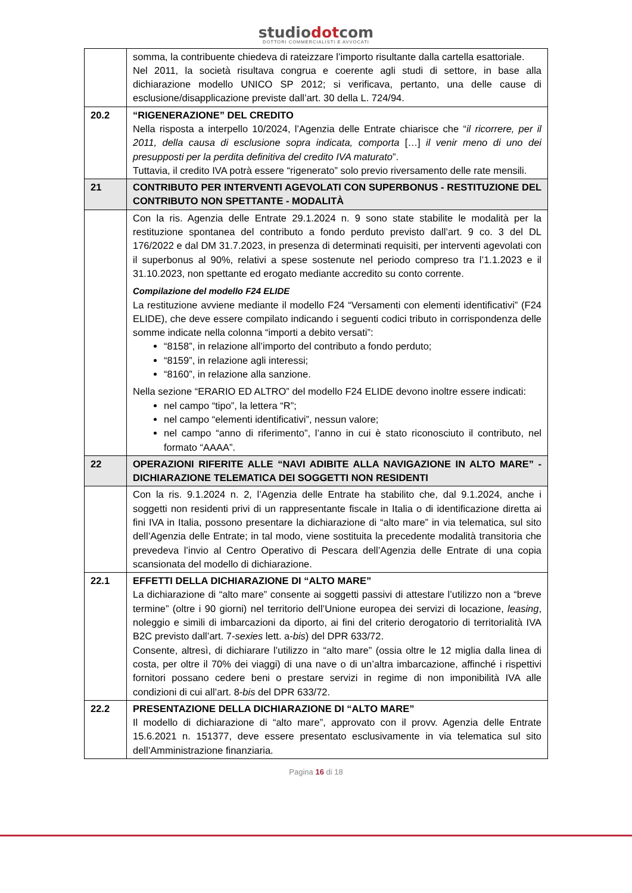studiodotcom
DOTTORI COMMERCIALISTI E AVVOCATI
| | somma, la contribuente chiedeva di rateizzare l’importo risultante dalla cartella esattoriale. Nel 2011, la società risultava congrua e coerente agli studi di settore, in base alla dichiarazione modello UNICO SP 2012; si verificava, pertanto, una delle cause di esclusione/disapplicazione previste dall’art. 30 della L. 724/94. |
| 20.2 | “RIGENERAZIONE” DEL CREDITO Nella risposta a interpello 10/2024, l’Agenzia delle Entrate chiarisce che “ il ricorrere, per il 2011, della causa di esclusione sopra indicata, comporta […] il venir meno di uno dei presupposti per la perdita definitiva del credito IVA maturato ”. Tuttavia, il credito IVA potrà essere “rigenerato” solo previo riversamento delle rate mensili. |
| 21 | CONTRIBUTO PER INTERVENTI AGEVOLATI CON SUPERBONUS - RESTITUZIONE DEL CONTRIBUTO NON SPETTANTE - MODALITÀ |
| | Con la ris. Agenzia delle Entrate 29.1.2024 n. 9 sono state stabilite le modalità per la restituzione spontanea del contributo a fondo perduto previsto dall’art. 9 co. 3 del DL 176/2022 e dal DM 31.7.2023, in presenza di determinati requisiti, per interventi agevolati con il superbonus al 90%, relativi a spese sostenute nel periodo compreso tra l’1.1.2023 e il 31.10.2023, non spettante ed erogato mediante accredito su conto corrente. Compilazione del modello F24 ELIDE La restituzione avviene mediante il modello F24 “Versamenti con elementi identificativi” (F24 ELIDE), che deve essere compilato indicando i seguenti codici tributo in corrispondenza delle somme indicate nella colonna “importi a debito versati”: “8158”, in relazione all’importo del contributo a fondo perduto; “8159”, in relazione agli interessi; “8160”, in relazione alla sanzione. Nella sezione “ERARIO ED ALTRO” del modello F24 ELIDE devono inoltre essere indicati: nel campo “tipo”, la lettera “R”; nel campo “elementi identificativi”, nessun valore; nel campo “anno di riferimento”, l’anno in cui è stato riconosciuto il contributo, nel formato “AAAA”. |
| 22 | OPERAZIONI RIFERITE ALLE “NAVI ADIBITE ALLA NAVIGAZIONE IN ALTO MARE” - DICHIARAZIONE TELEMATICA DEI SOGGETTI NON RESIDENTI |
| | Con la ris. 9.1.2024 n. 2, l’Agenzia delle Entrate ha stabilito che, dal 9.1.2024, anche i soggetti non residenti privi di un rappresentante fiscale in Italia o di identificazione diretta ai fini IVA in Italia, possono presentare la dichiarazione di “alto mare” in via telematica, sul sito dell’Agenzia delle Entrate; in tal modo, viene sostituita la precedente modalità transitoria che prevedeva l’invio al Centro Operativo di Pescara dell’Agenzia delle Entrate di una copia scansionata del modello di dichiarazione. |
| 22.1 | EFFETTI DELLA DICHIARAZIONE DI “ALTO MARE” La dichiarazione di “alto mare” consente ai soggetti passivi di attestare l’utilizzo non a “breve termine” (oltre i 90 giorni) nel territorio dell’Unione europea dei servizi di locazione, leasing , noleggio e simili di imbarcazioni da diporto, ai fini del criterio derogatorio di territorialità IVA B2C previsto dall’art. 7- sexies lett. a- bis ) del DPR 633/72. Consente, altresì, di dichiarare l’utilizzo in “alto mare” (ossia oltre le 12 miglia dalla linea di costa, per oltre il 70% dei viaggi) di una nave o di un’altra imbarcazione, affinché i rispettivi fornitori possano cedere beni o prestare servizi in regime di non imponibilità IVA alle condizioni di cui all’art. 8- bis del DPR 633/72. |
| 22.2 | PRESENTAZIONE DELLA DICHIARAZIONE DI “ALTO MARE” Il modello di dichiarazione di “alto mare”, approvato con il provv. Agenzia delle Entrate 15.6.2021 n. 151377, deve essere presentato esclusivamente in via telematica sul sito dell’Amministrazione finanziaria. |
Pagina 16 di 18